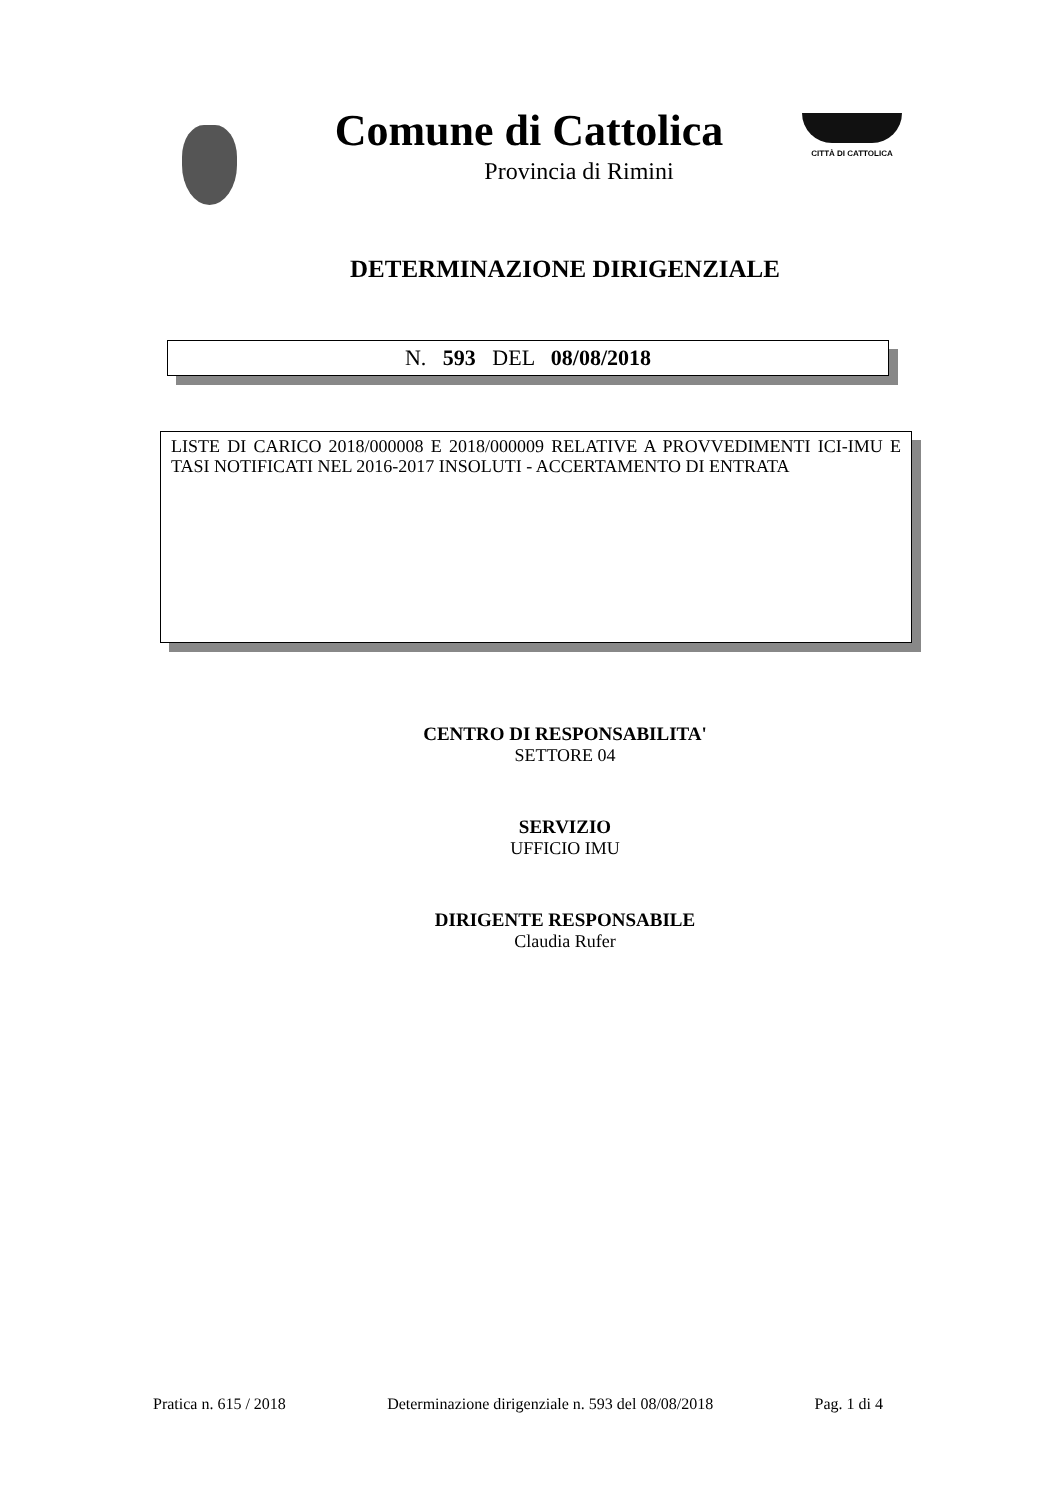Comune di Cattolica
Provincia di Rimini
CITTÀ DI CATTOLICA
DETERMINAZIONE DIRIGENZIALE
N. 593 DEL 08/08/2018
LISTE DI CARICO 2018/000008 E 2018/000009 RELATIVE A PROVVEDIMENTI ICI-IMU E TASI NOTIFICATI NEL 2016-2017 INSOLUTI - ACCERTAMENTO DI ENTRATA
CENTRO DI RESPONSABILITA'
SETTORE 04
SERVIZIO
UFFICIO IMU
DIRIGENTE RESPONSABILE
Claudia Rufer
Pratica n. 615 / 2018 Determinazione dirigenziale n. 593 del 08/08/2018 Pag. 1 di 4